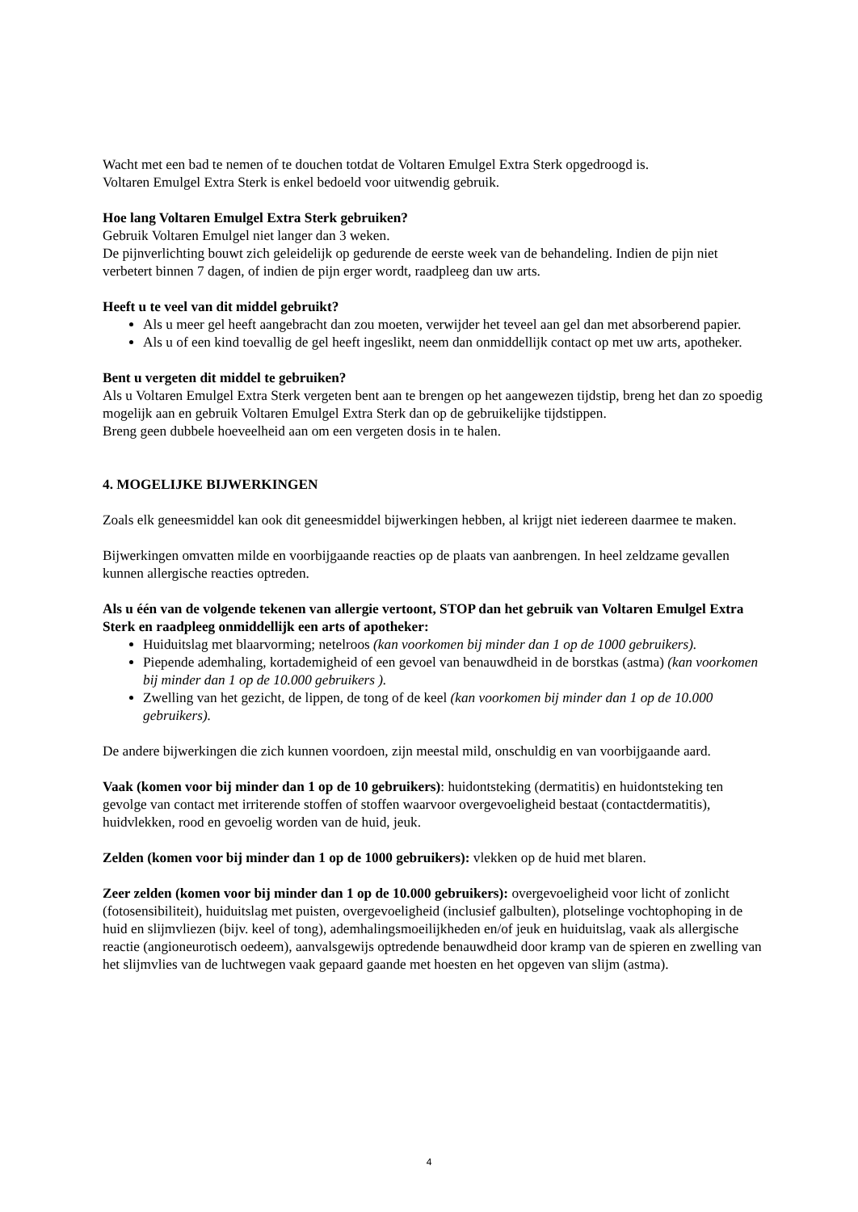Wacht met een bad te nemen of te douchen totdat de Voltaren Emulgel Extra Sterk opgedroogd is.
Voltaren Emulgel Extra Sterk is enkel bedoeld voor uitwendig gebruik.
Hoe lang Voltaren Emulgel Extra Sterk gebruiken?
Gebruik Voltaren Emulgel niet langer dan 3 weken.
De pijnverlichting bouwt zich geleidelijk op gedurende de eerste week van de behandeling. Indien de pijn niet verbetert binnen 7 dagen, of indien de pijn erger wordt, raadpleeg dan uw arts.
Heeft u te veel van dit middel gebruikt?
Als u meer gel heeft aangebracht dan zou moeten, verwijder het teveel aan gel dan met absorberend papier.
Als u of een kind toevallig de gel heeft ingeslikt, neem dan onmiddellijk contact op met uw arts, apotheker.
Bent u vergeten dit middel te gebruiken?
Als u Voltaren Emulgel Extra Sterk vergeten bent aan te brengen op het aangewezen tijdstip, breng het dan zo spoedig mogelijk aan en gebruik Voltaren Emulgel Extra Sterk dan op de gebruikelijke tijdstippen.
Breng geen dubbele hoeveelheid aan om een vergeten dosis in te halen.
4. MOGELIJKE BIJWERKINGEN
Zoals elk geneesmiddel kan ook dit geneesmiddel bijwerkingen hebben, al krijgt niet iedereen daarmee te maken.
Bijwerkingen omvatten milde en voorbijgaande reacties op de plaats van aanbrengen. In heel zeldzame gevallen kunnen allergische reacties optreden.
Als u één van de volgende tekenen van allergie vertoont, STOP dan het gebruik van Voltaren Emulgel Extra Sterk en raadpleeg onmiddellijk een arts of apotheker:
Huiduitslag met blaarvorming; netelroos (kan voorkomen bij minder dan 1 op de 1000 gebruikers).
Piepende ademhaling, kortademigheid of een gevoel van benauwdheid in de borstkas (astma) (kan voorkomen bij minder dan 1 op de 10.000 gebruikers ).
Zwelling van het gezicht, de lippen, de tong of de keel (kan voorkomen bij minder dan 1 op de 10.000 gebruikers).
De andere bijwerkingen die zich kunnen voordoen, zijn meestal mild, onschuldig en van voorbijgaande aard.
Vaak (komen voor bij minder dan 1 op de 10 gebruikers): huidontsteking (dermatitis) en huidontsteking ten gevolge van contact met irriterende stoffen of stoffen waarvoor overgevoeligheid bestaat (contactdermatitis), huidvlekken, rood en gevoelig worden van de huid, jeuk.
Zelden (komen voor bij minder dan 1 op de 1000 gebruikers): vlekken op de huid met blaren.
Zeer zelden (komen voor bij minder dan 1 op de 10.000 gebruikers): overgevoeligheid voor licht of zonlicht (fotosensibiliteit), huiduitslag met puisten, overgevoeligheid (inclusief galbulten), plotselinge vochtophoping in de huid en slijmvliezen (bijv. keel of tong), ademhalingsmoeilijkheden en/of jeuk en huiduitslag, vaak als allergische reactie (angioneurotisch oedeem), aanvalsgewijs optredende benauwdheid door kramp van de spieren en zwelling van het slijmvlies van de luchtwegen vaak gepaard gaande met hoesten en het opgeven van slijm (astma).
4